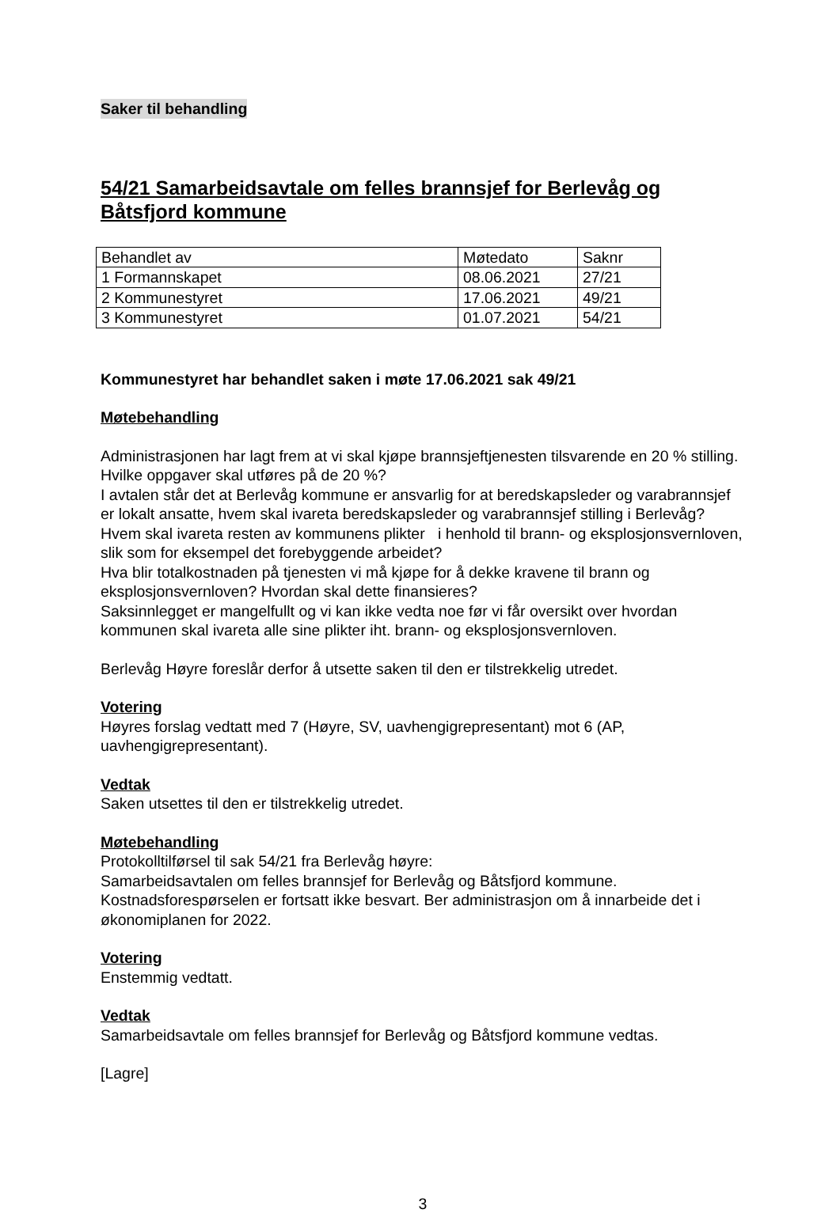Saker til behandling
54/21 Samarbeidsavtale om felles brannsjef for Berlevåg og Båtsfjord kommune
| Behandlet av | Møtedato | Saknr |
| 1 Formannskapet | 08.06.2021 | 27/21 |
| 2 Kommunestyret | 17.06.2021 | 49/21 |
| 3 Kommunestyret | 01.07.2021 | 54/21 |
Kommunestyret har behandlet saken i møte 17.06.2021 sak 49/21
Møtebehandling
Administrasjonen har lagt frem at vi skal kjøpe brannsjeftjenesten tilsvarende en 20 % stilling. Hvilke oppgaver skal utføres på de 20 %?
I avtalen står det at Berlevåg kommune er ansvarlig for at beredskapsleder og varabrannsjef er lokalt ansatte, hvem skal ivareta beredskapsleder og varabrannsjef stilling i Berlevåg? Hvem skal ivareta resten av kommunens plikter i henhold til brann- og eksplosjonsvernloven, slik som for eksempel det forebyggende arbeidet?
Hva blir totalkostnaden på tjenesten vi må kjøpe for å dekke kravene til brann og eksplosjonsvernloven? Hvordan skal dette finansieres?
Saksinnlegget er mangelfullt og vi kan ikke vedta noe før vi får oversikt over hvordan kommunen skal ivareta alle sine plikter iht. brann- og eksplosjonsvernloven.
Berlevåg Høyre foreslår derfor å utsette saken til den er tilstrekkelig utredet.
Votering
Høyres forslag vedtatt med 7 (Høyre, SV, uavhengigrepresentant) mot 6 (AP, uavhengigrepresentant).
Vedtak
Saken utsettes til den er tilstrekkelig utredet.
Møtebehandling
Protokolltilførsel til sak 54/21 fra Berlevåg høyre:
Samarbeidsavtalen om felles brannsjef for Berlevåg og Båtsfjord kommune.
Kostnadsforespørselen er fortsatt ikke besvart. Ber administrasjon om å innarbeide det i økonomiplanen for 2022.
Votering
Enstemmig vedtatt.
Vedtak
Samarbeidsavtale om felles brannsjef for Berlevåg og Båtsfjord kommune vedtas.
[Lagre]
3